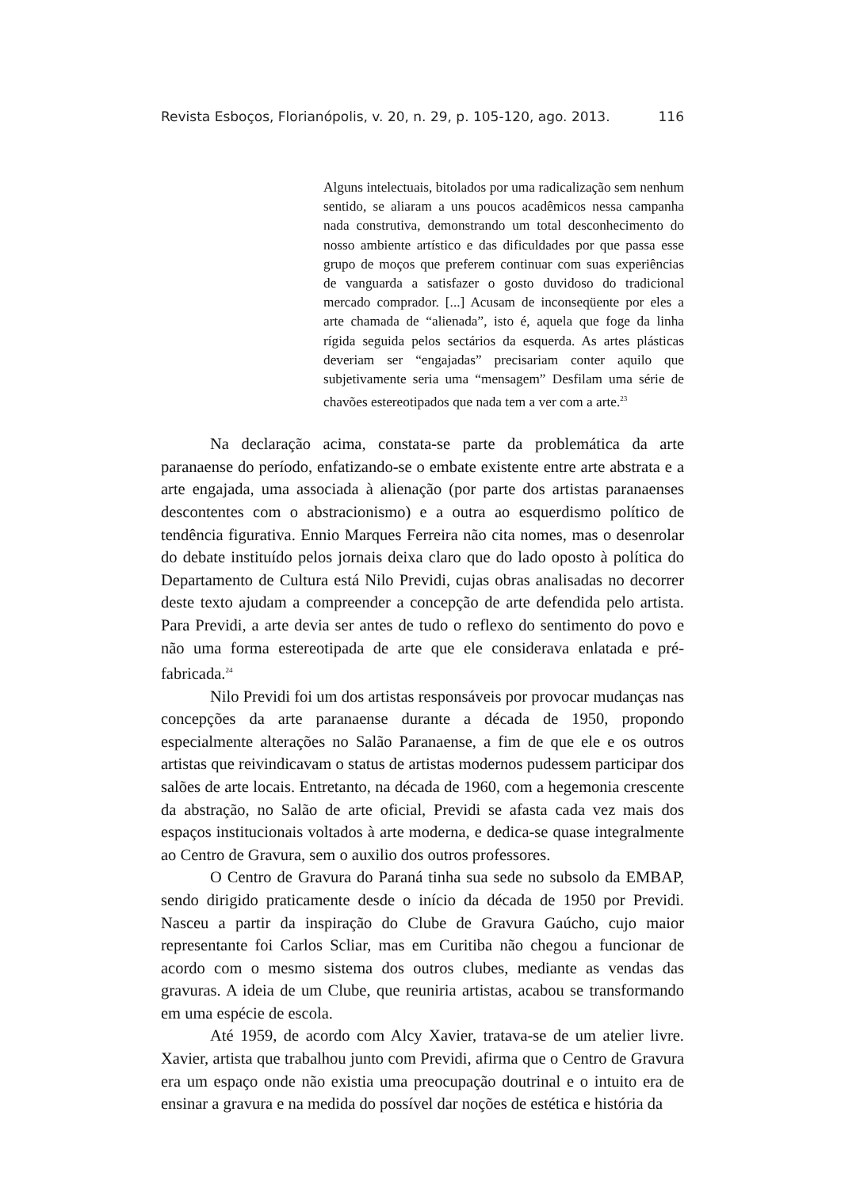Revista Esboços, Florianópolis, v. 20, n. 29, p. 105-120, ago. 2013. 116
Alguns intelectuais, bitolados por uma radicalização sem nenhum sentido, se aliaram a uns poucos acadêmicos nessa campanha nada construtiva, demonstrando um total desconhecimento do nosso ambiente artístico e das dificuldades por que passa esse grupo de moços que preferem continuar com suas experiências de vanguarda a satisfazer o gosto duvidoso do tradicional mercado comprador. [...] Acusam de inconseqüente por eles a arte chamada de “alienada”, isto é, aquela que foge da linha rígida seguida pelos sectários da esquerda. As artes plásticas deveriam ser “engajadas” precisariam conter aquilo que subjetivamente seria uma “mensagem” Desfilam uma série de chavões estereotipados que nada tem a ver com a arte.<sup>23</sup>
Na declaração acima, constata-se parte da problemática da arte paranaense do período, enfatizando-se o embate existente entre arte abstrata e a arte engajada, uma associada à alienação (por parte dos artistas paranaenses descontentes com o abstracionismo) e a outra ao esquerdismo político de tendência figurativa. Ennio Marques Ferreira não cita nomes, mas o desenrolar do debate instituído pelos jornais deixa claro que do lado oposto à política do Departamento de Cultura está Nilo Previdi, cujas obras analisadas no decorrer deste texto ajudam a compreender a concepção de arte defendida pelo artista. Para Previdi, a arte devia ser antes de tudo o reflexo do sentimento do povo e não uma forma estereotipada de arte que ele considerava enlatada e pré-fabricada.<sup>24</sup>
Nilo Previdi foi um dos artistas responsáveis por provocar mudanças nas concepções da arte paranaense durante a década de 1950, propondo especialmente alterações no Salão Paranaense, a fim de que ele e os outros artistas que reivindicavam o status de artistas modernos pudessem participar dos salões de arte locais. Entretanto, na década de 1960, com a hegemonia crescente da abstração, no Salão de arte oficial, Previdi se afasta cada vez mais dos espaços institucionais voltados à arte moderna, e dedica-se quase integralmente ao Centro de Gravura, sem o auxilio dos outros professores.
O Centro de Gravura do Paraná tinha sua sede no subsolo da EMBAP, sendo dirigido praticamente desde o início da década de 1950 por Previdi. Nasceu a partir da inspiração do Clube de Gravura Gaúcho, cujo maior representante foi Carlos Scliar, mas em Curitiba não chegou a funcionar de acordo com o mesmo sistema dos outros clubes, mediante as vendas das gravuras. A ideia de um Clube, que reuniria artistas, acabou se transformando em uma espécie de escola.
Até 1959, de acordo com Alcy Xavier, tratava-se de um atelier livre. Xavier, artista que trabalhou junto com Previdi, afirma que o Centro de Gravura era um espaço onde não existia uma preocupação doutrinal e o intuito era de ensinar a gravura e na medida do possível dar noções de estética e história da